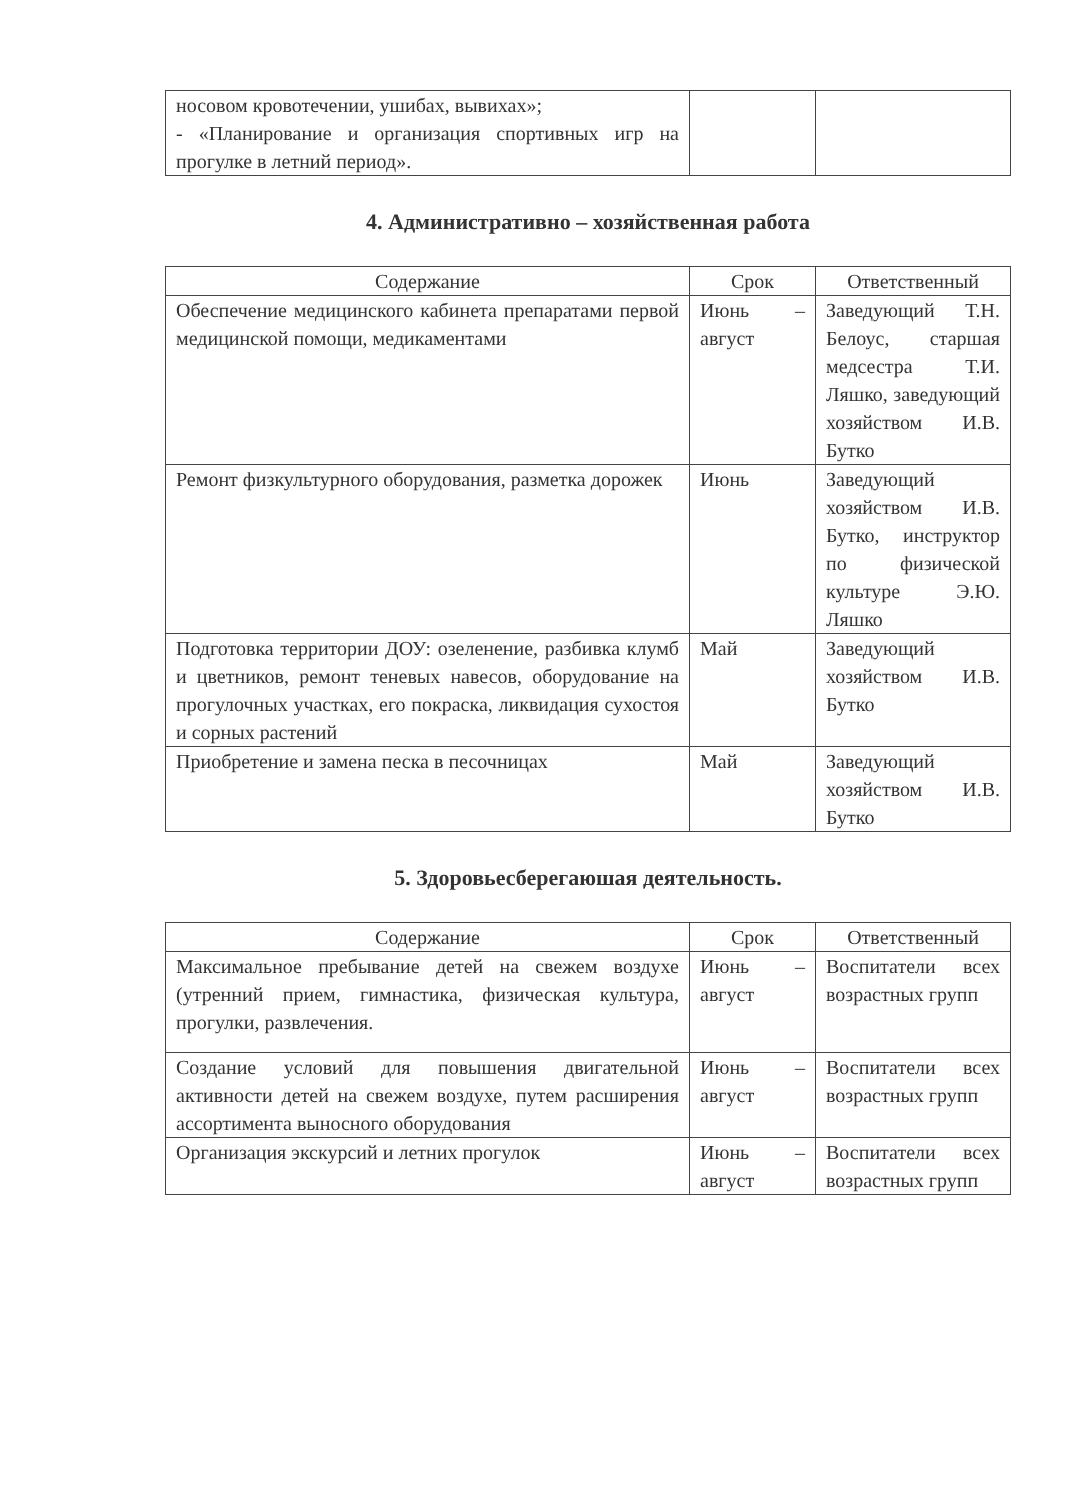| носовом кровотечении, ушибах, вывихах»; - «Планирование и организация спортивных игр на прогулке в летний период». | | |
4. Административно – хозяйственная работа
| Содержание | Срок | Ответственный |
| --- | --- | --- |
| Обеспечение медицинского кабинета препаратами первой медицинской помощи, медикаментами | Июнь – август | Заведующий Т.Н. Белоус, старшая медсестра Т.И. Ляшко, заведующий хозяйством И.В. Бутко |
| Ремонт физкультурного оборудования, разметка дорожек | Июнь | Заведующий хозяйством И.В. Бутко, инструктор по физической культуре Э.Ю. Ляшко |
| Подготовка территории ДОУ: озеленение, разбивка клумб и цветников, ремонт теневых навесов, оборудование на прогулочных участках, его покраска, ликвидация сухостоя и сорных растений | Май | Заведующий хозяйством И.В. Бутко |
| Приобретение и замена песка в песочницах | Май | Заведующий хозяйством И.В. Бутко |
5. Здоровьесберегаюшая деятельность.
| Содержание | Срок | Ответственный |
| --- | --- | --- |
| Максимальное пребывание детей на свежем воздухе (утренний прием, гимнастика, физическая культура, прогулки, развлечения. | Июнь – август | Воспитатели всех возрастных групп |
| Создание условий для повышения двигательной активности детей на свежем воздухе, путем расширения ассортимента выносного оборудования | Июнь – август | Воспитатели всех возрастных групп |
| Организация экскурсий и летних прогулок | Июнь – август | Воспитатели всех возрастных групп |